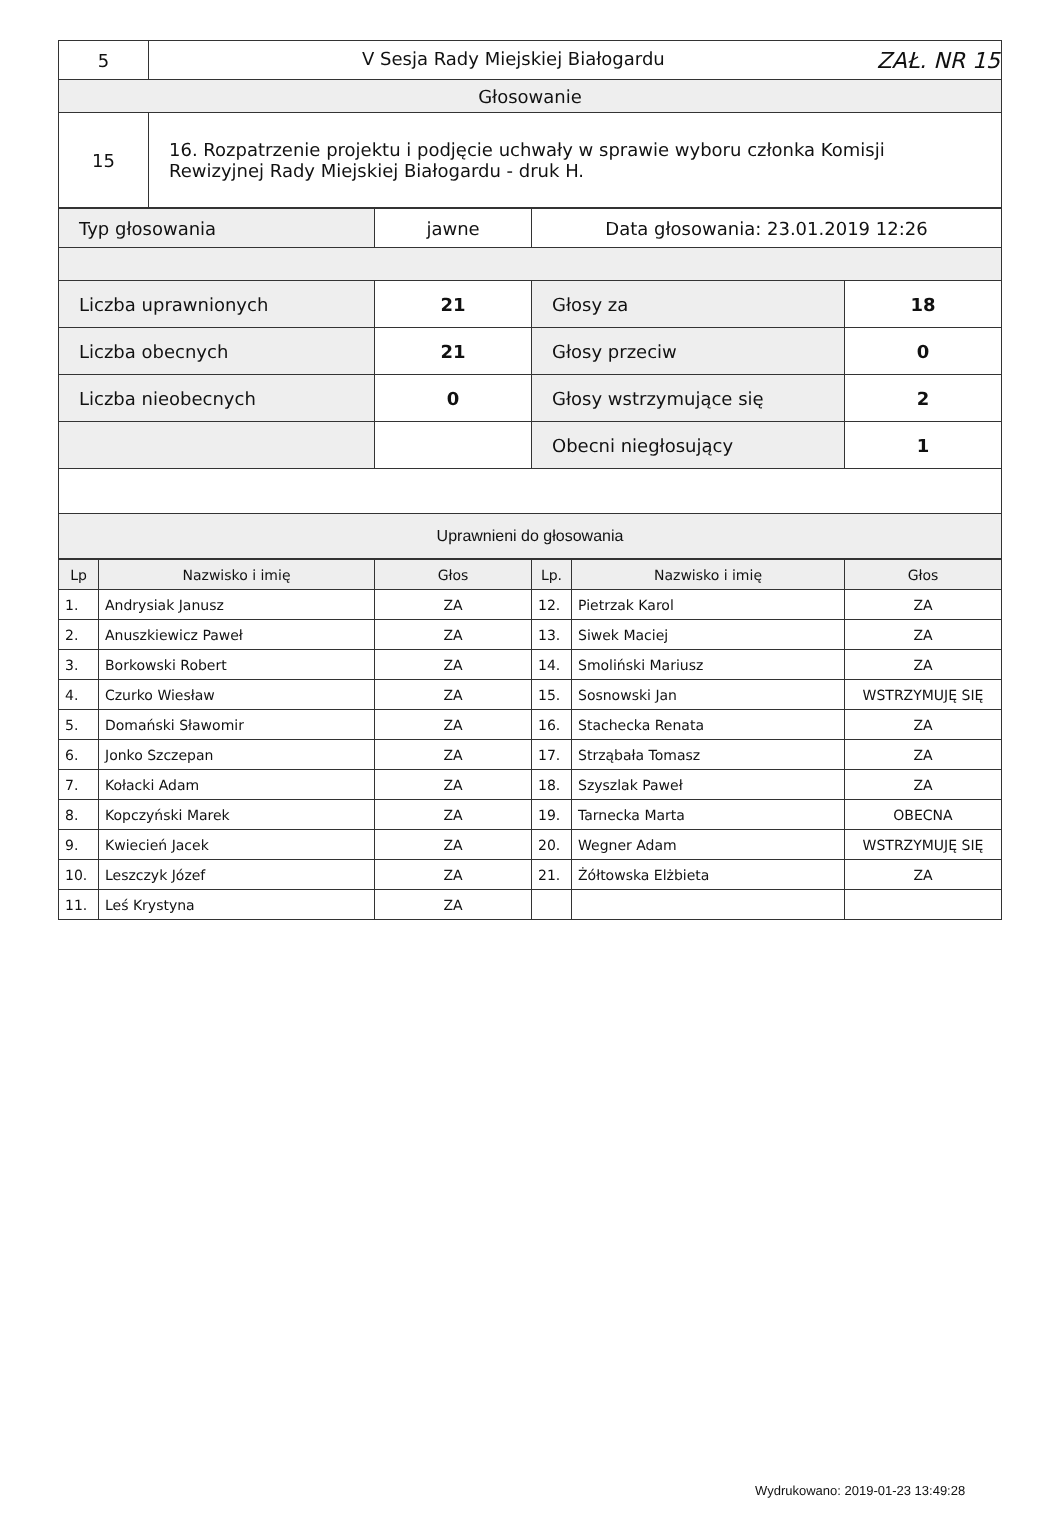| 5 | V Sesja Rady Miejskiej Białogardu ZAŁ. NR 15 |
| Głosowanie | |
| 15 | 16. Rozpatrzenie projektu i podjęcie uchwały w sprawie wyboru członka Komisji Rewizyjnej Rady Miejskiej Białogardu - druk H. |
| Typ głosowania | jawne | Data głosowania: 23.01.2019 12:26 | |
| Liczba uprawnionych | 21 | Głosy za | 18 |
| Liczba obecnych | 21 | Głosy przeciw | 0 |
| Liczba nieobecnych | 0 | Głosy wstrzymujące się | 2 |
| | | Obecni niegłosujący | 1 |
| Uprawnieni do głosowania | | | |
| Lp | Nazwisko i imię | Głos | Lp. | Nazwisko i imię | Głos |
| --- | --- | --- | --- | --- | --- |
| 1. | Andrysiak Janusz | ZA | 12. | Pietrzak Karol | ZA |
| 2. | Anuszkiewicz Paweł | ZA | 13. | Siwek Maciej | ZA |
| 3. | Borkowski Robert | ZA | 14. | Smoliński Mariusz | ZA |
| 4. | Czurko Wiesław | ZA | 15. | Sosnowski Jan | WSTRZYMUJĘ SIĘ |
| 5. | Domański Sławomir | ZA | 16. | Stachecka Renata | ZA |
| 6. | Jonko Szczepan | ZA | 17. | Strząbała Tomasz | ZA |
| 7. | Kołacki Adam | ZA | 18. | Szyszlak Paweł | ZA |
| 8. | Kopczyński Marek | ZA | 19. | Tarnecka Marta | OBECNA |
| 9. | Kwiecień Jacek | ZA | 20. | Wegner Adam | WSTRZYMUJĘ SIĘ |
| 10. | Leszczyk Józef | ZA | 21. | Żółtowska Elżbieta | ZA |
| 11. | Leś Krystyna | ZA | | | |
Wydrukowano: 2019-01-23 13:49:28